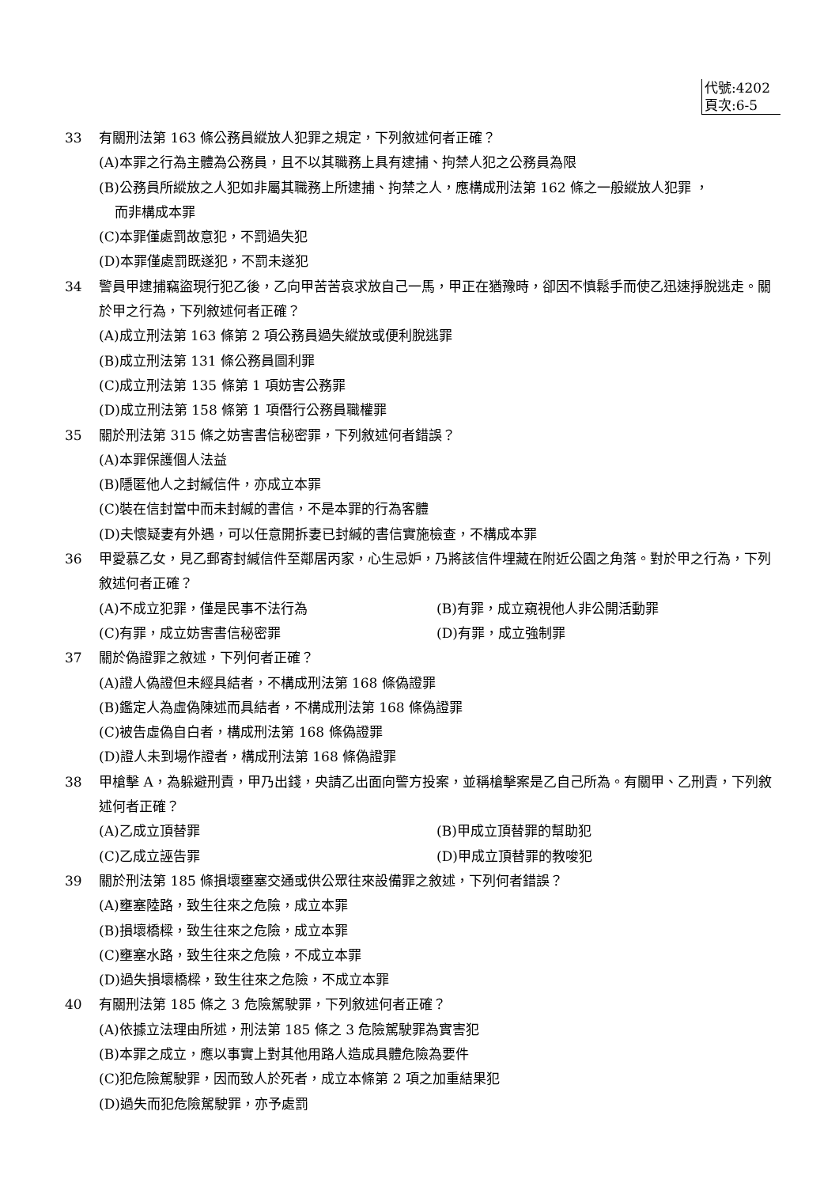代號:4202
頁次:6-5
33 有關刑法第 163 條公務員縱放人犯罪之規定，下列敘述何者正確？
(A)本罪之行為主體為公務員，且不以其職務上具有逮捕、拘禁人犯之公務員為限
(B)公務員所縱放之人犯如非屬其職務上所逮捕、拘禁之人，應構成刑法第 162 條之一般縱放人犯罪 ，
而非構成本罪
(C)本罪僅處罰故意犯，不罰過失犯
(D)本罪僅處罰既遂犯，不罰未遂犯
34 警員甲逮捕竊盜現行犯乙後，乙向甲苦苦哀求放自己一馬，甲正在猶豫時，卻因不慎鬆手而使乙迅速掙脫逃走。關於甲之行為，下列敘述何者正確？
(A)成立刑法第 163 條第 2 項公務員過失縱放或便利脫逃罪
(B)成立刑法第 131 條公務員圖利罪
(C)成立刑法第 135 條第 1 項妨害公務罪
(D)成立刑法第 158 條第 1 項僭行公務員職權罪
35 關於刑法第 315 條之妨害書信秘密罪，下列敘述何者錯誤？
(A)本罪保護個人法益
(B)隱匿他人之封緘信件，亦成立本罪
(C)裝在信封當中而未封緘的書信，不是本罪的行為客體
(D)夫懷疑妻有外遇，可以任意開拆妻已封緘的書信實施檢查，不構成本罪
36 甲愛慕乙女，見乙郵寄封緘信件至鄰居丙家，心生忌妒，乃將該信件埋藏在附近公園之角落。對於甲之行為，下列敘述何者正確？
(A)不成立犯罪，僅是民事不法行為 (B)有罪，成立窺視他人非公開活動罪
(C)有罪，成立妨害書信秘密罪 (D)有罪，成立強制罪
37 關於偽證罪之敘述，下列何者正確？
(A)證人偽證但未經具結者，不構成刑法第 168 條偽證罪
(B)鑑定人為虛偽陳述而具結者，不構成刑法第 168 條偽證罪
(C)被告虛偽自白者，構成刑法第 168 條偽證罪
(D)證人未到場作證者，構成刑法第 168 條偽證罪
38 甲槍擊 A，為躲避刑責，甲乃出錢，央請乙出面向警方投案，並稱槍擊案是乙自己所為。有關甲、乙刑責，下列敘述何者正確？
(A)乙成立頂替罪 (B)甲成立頂替罪的幫助犯
(C)乙成立誣告罪 (D)甲成立頂替罪的教唆犯
39 關於刑法第 185 條損壞壅塞交通或供公眾往來設備罪之敘述，下列何者錯誤？
(A)壅塞陸路，致生往來之危險，成立本罪
(B)損壞橋樑，致生往來之危險，成立本罪
(C)壅塞水路，致生往來之危險，不成立本罪
(D)過失損壞橋樑，致生往來之危險，不成立本罪
40 有關刑法第 185 條之 3 危險駕駛罪，下列敘述何者正確？
(A)依據立法理由所述，刑法第 185 條之 3 危險駕駛罪為實害犯
(B)本罪之成立，應以事實上對其他用路人造成具體危險為要件
(C)犯危險駕駛罪，因而致人於死者，成立本條第 2 項之加重結果犯
(D)過失而犯危險駕駛罪，亦予處罰